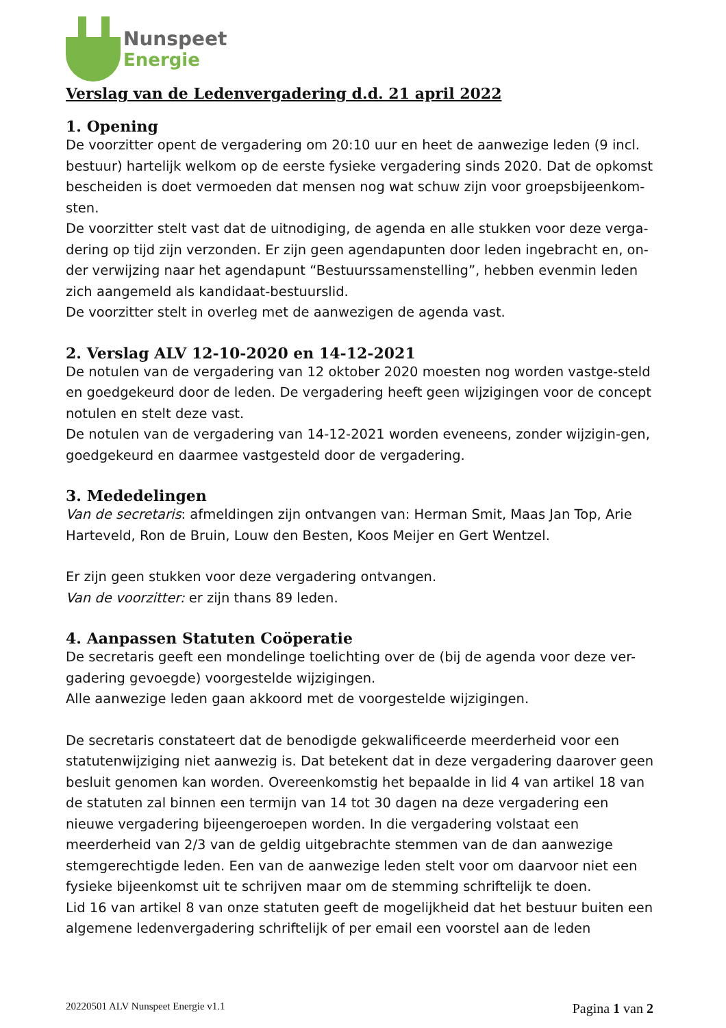Nunspeet
Energie
Verslag van de Ledenvergadering d.d. 21 april 2022
1. Opening
De voorzitter opent de vergadering om 20:10 uur en heet de aanwezige leden (9 incl. bestuur) hartelijk welkom op de eerste fysieke vergadering sinds 2020. Dat de opkomst bescheiden is doet vermoeden dat mensen nog wat schuw zijn voor groepsbijeenkom-sten.
De voorzitter stelt vast dat de uitnodiging, de agenda en alle stukken voor deze verga-dering op tijd zijn verzonden. Er zijn geen agendapunten door leden ingebracht en, on-der verwijzing naar het agendapunt “Bestuurssamenstelling”, hebben evenmin leden zich aangemeld als kandidaat-bestuurslid.
De voorzitter stelt in overleg met de aanwezigen de agenda vast.
2. Verslag ALV 12-10-2020 en 14-12-2021
De notulen van de vergadering van 12 oktober 2020 moesten nog worden vastge-steld en goedgekeurd door de leden. De vergadering heeft geen wijzigingen voor de concept notulen en stelt deze vast.
De notulen van de vergadering van 14-12-2021 worden eveneens, zonder wijzigin-gen, goedgekeurd en daarmee vastgesteld door de vergadering.
3. Mededelingen
Van de secretaris: afmeldingen zijn ontvangen van: Herman Smit, Maas Jan Top, Arie Harteveld, Ron de Bruin, Louw den Besten, Koos Meijer en Gert Wentzel.
Er zijn geen stukken voor deze vergadering ontvangen.
Van de voorzitter: er zijn thans 89 leden.
4. Aanpassen Statuten Coöperatie
De secretaris geeft een mondelinge toelichting over de (bij de agenda voor deze ver-gadering gevoegde) voorgestelde wijzigingen.
Alle aanwezige leden gaan akkoord met de voorgestelde wijzigingen.
De secretaris constateert dat de benodigde gekwalificeerde meerderheid voor een statutenwijziging niet aanwezig is. Dat betekent dat in deze vergadering daarover geen besluit genomen kan worden. Overeenkomstig het bepaalde in lid 4 van artikel 18 van de statuten zal binnen een termijn van 14 tot 30 dagen na deze vergadering een nieuwe vergadering bijeengeroepen worden. In die vergadering volstaat een meerderheid van 2/3 van de geldig uitgebrachte stemmen van de dan aanwezige stemgerechtigde leden. Een van de aanwezige leden stelt voor om daarvoor niet een fysieke bijeenkomst uit te schrijven maar om de stemming schriftelijk te doen.
Lid 16 van artikel 8 van onze statuten geeft de mogelijkheid dat het bestuur buiten een algemene ledenvergadering schriftelijk of per email een voorstel aan de leden
20220501 ALV Nunspeet Energie v1.1 Pagina 1 van 2